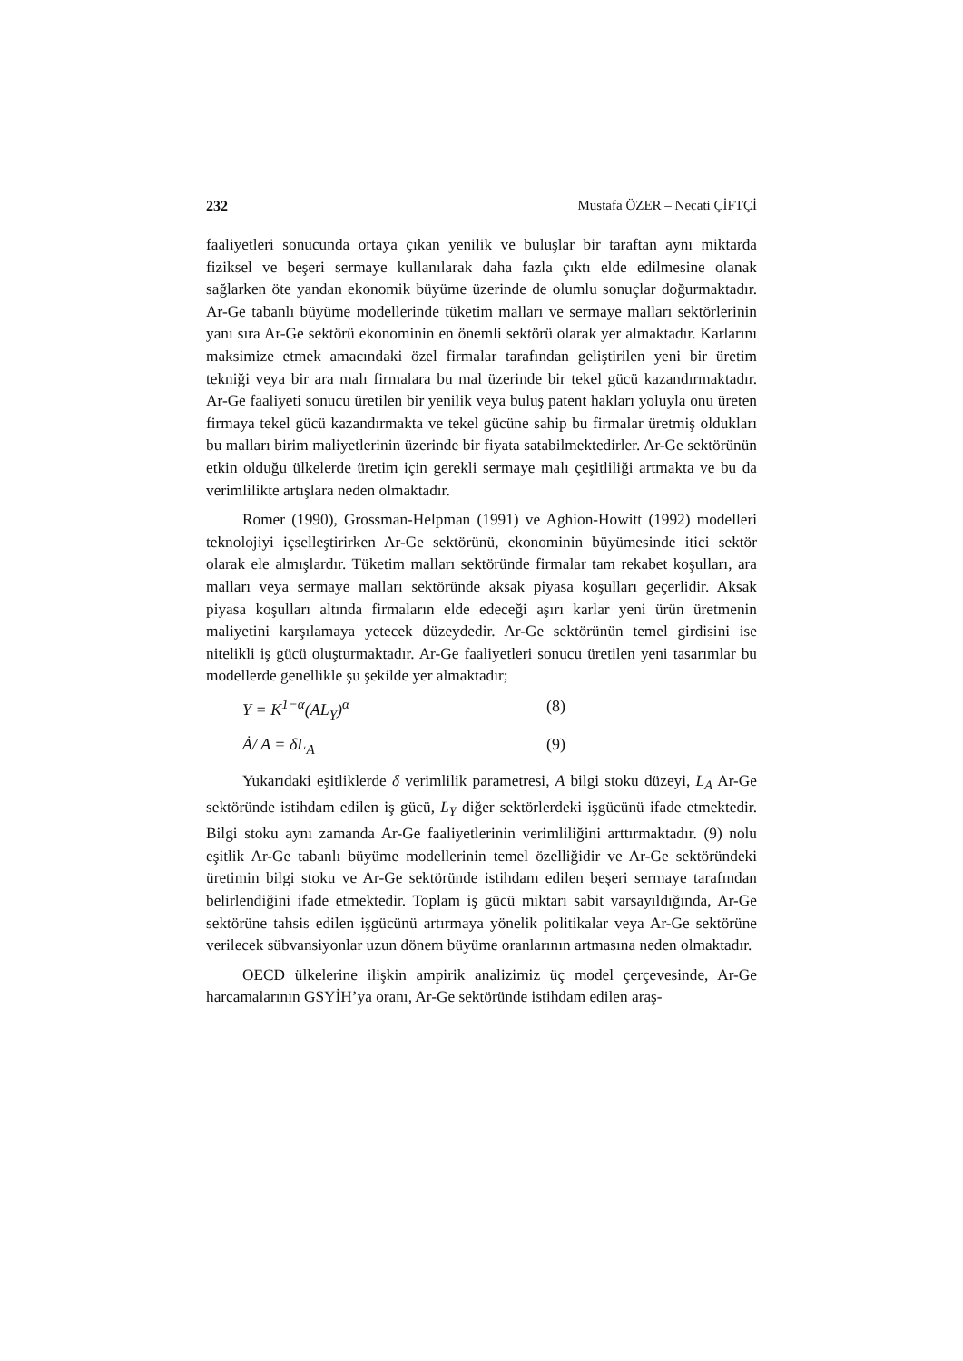232 Mustafa ÖZER – Necati ÇİFTÇİ
faaliyetleri sonucunda ortaya çıkan yenilik ve buluşlar bir taraftan aynı miktarda fiziksel ve beşeri sermaye kullanılarak daha fazla çıktı elde edilmesine olanak sağlarken öte yandan ekonomik büyüme üzerinde de olumlu sonuçlar doğurmaktadır. Ar-Ge tabanlı büyüme modellerinde tüketim malları ve sermaye malları sektörlerinin yanı sıra Ar-Ge sektörü ekonominin en önemli sektörü olarak yer almaktadır. Karlarını maksimize etmek amacındaki özel firmalar tarafından geliştirilen yeni bir üretim tekniği veya bir ara malı firmalara bu mal üzerinde bir tekel gücü kazandırmaktadır. Ar-Ge faaliyeti sonucu üretilen bir yenilik veya buluş patent hakları yoluyla onu üreten firmaya tekel gücü kazandırmakta ve tekel gücüne sahip bu firmalar üretmiş oldukları bu malları birim maliyetlerinin üzerinde bir fiyata satabilmektedirler. Ar-Ge sektörünün etkin olduğu ülkelerde üretim için gerekli sermaye malı çeşitliliği artmakta ve bu da verimlilikte artışlara neden olmaktadır.
Romer (1990), Grossman-Helpman (1991) ve Aghion-Howitt (1992) modelleri teknolojiyi içselleştirirken Ar-Ge sektörünü, ekonominin büyümesinde itici sektör olarak ele almışlardır. Tüketim malları sektöründe firmalar tam rekabet koşulları, ara malları veya sermaye malları sektöründe aksak piyasa koşulları geçerlidir. Aksak piyasa koşulları altında firmaların elde edeceği aşırı karlar yeni ürün üretmenin maliyetini karşılamaya yetecek düzeydedir. Ar-Ge sektörünün temel girdisini ise nitelikli iş gücü oluşturmaktadır. Ar-Ge faaliyetleri sonucu üretilen yeni tasarımlar bu modellerde genellikle şu şekilde yer almaktadır;
Y = K<sup>1−α</sup>(AL<sub>Y</sub>)<sup>α</sup> (8)
Ȧ/ A = δL<sub>A</sub> (9)
Yukarıdaki eşitliklerde δ verimlilik parametresi, A bilgi stoku düzeyi, L<sub>A</sub> Ar-Ge sektöründe istihdam edilen iş gücü, L<sub>Y</sub> diğer sektörlerdeki işgücünü ifade etmektedir. Bilgi stoku aynı zamanda Ar-Ge faaliyetlerinin verimliliğini arttırmaktadır. (9) nolu eşitlik Ar-Ge tabanlı büyüme modellerinin temel özelliğidir ve Ar-Ge sektöründeki üretimin bilgi stoku ve Ar-Ge sektöründe istihdam edilen beşeri sermaye tarafından belirlendiğini ifade etmektedir. Toplam iş gücü miktarı sabit varsayıldığında, Ar-Ge sektörüne tahsis edilen işgücünü artırmaya yönelik politikalar veya Ar-Ge sektörüne verilecek sübvansiyonlar uzun dönem büyüme oranlarının artmasına neden olmaktadır.
OECD ülkelerine ilişkin ampirik analizimiz üç model çerçevesinde, Ar-Ge harcamalarının GSYİH’ya oranı, Ar-Ge sektöründe istihdam edilen araş-